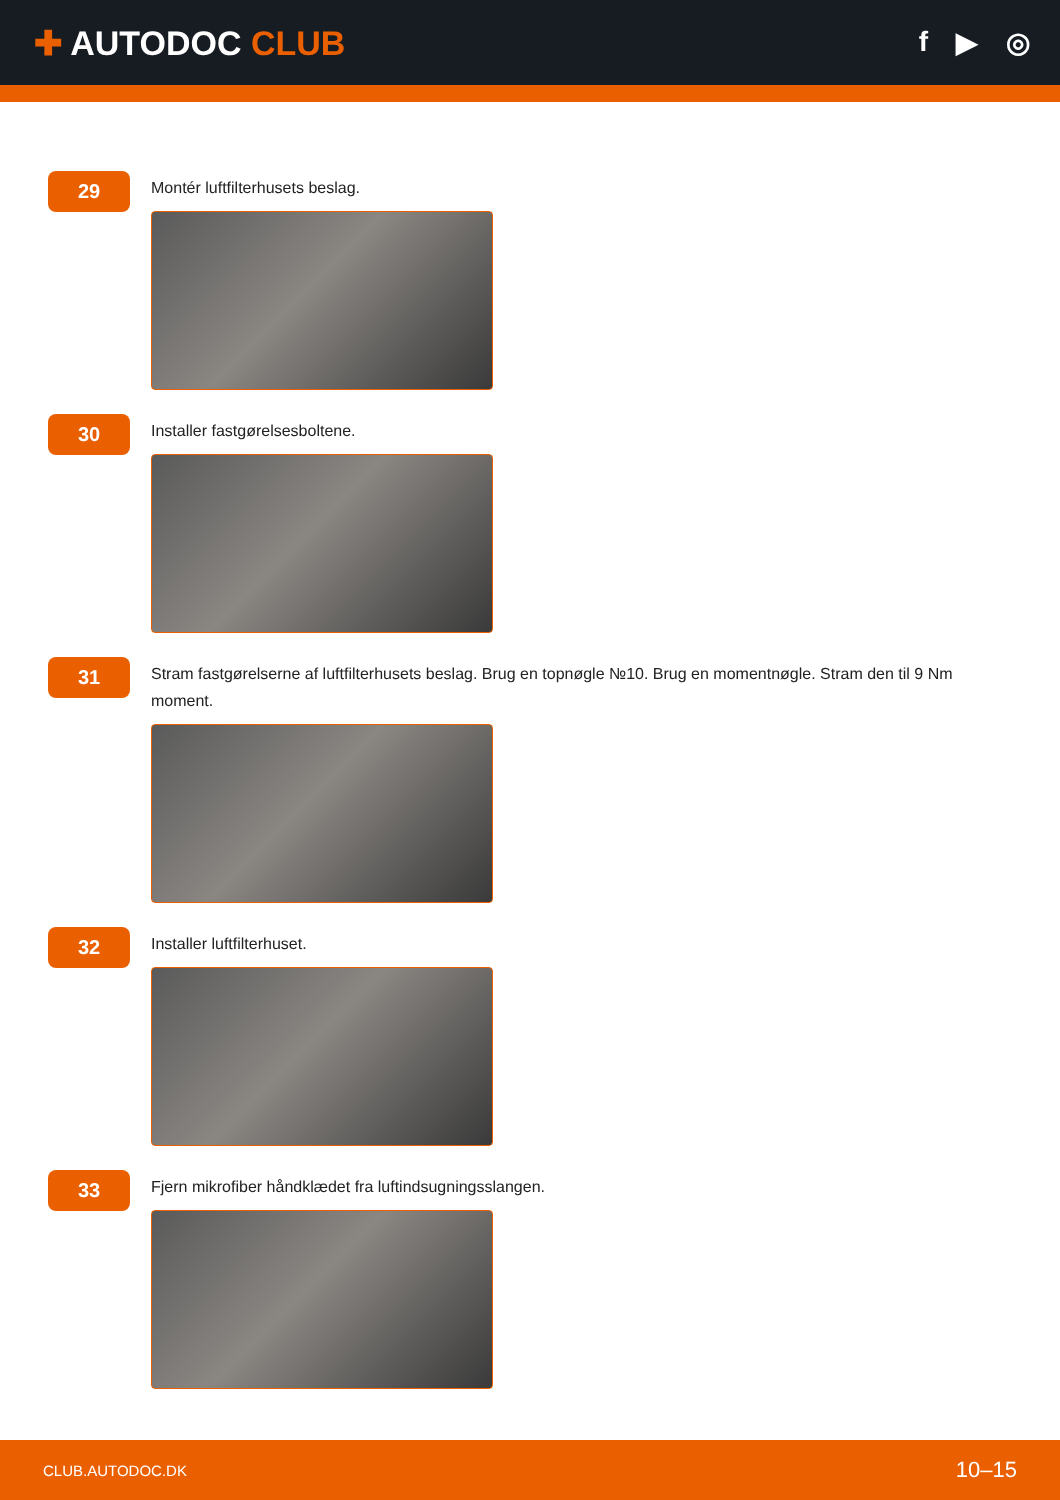✚ AUTODOC CLUB
f ▶ ◎
29
Montér luftfilterhusets beslag.
30
Installer fastgørelsesboltene.
31
Stram fastgørelserne af luftfilterhusets beslag. Brug en topnøgle №10. Brug en momentnøgle. Stram den til 9 Nm moment.
32
Installer luftfilterhuset.
33
Fjern mikrofiber håndklædet fra luftindsugningsslangen.
CLUB.AUTODOC.DK 10–15